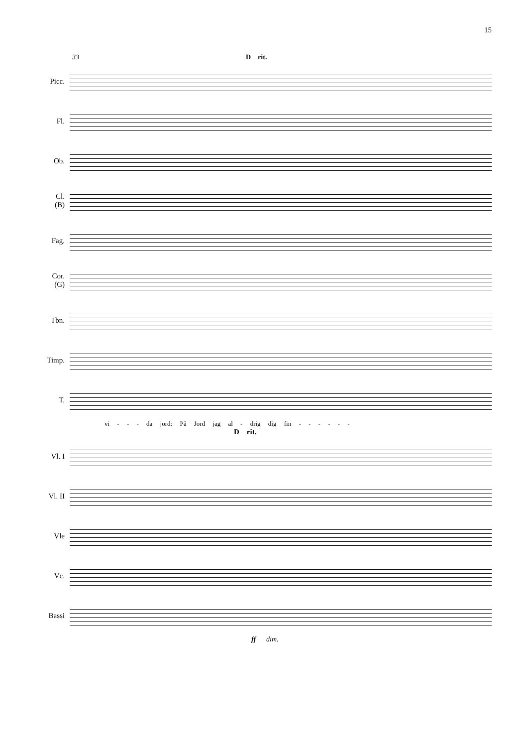15
33 D rit.
Picc.
Fl.
Ob.
Cl.
(B)
Fag.
Cor.
(G)
Tbn.
Timp.
T.
vi - - - da jord: På Jord jag al - drig dig fin - - - - - -
D rit.
Vl. I
Vl. II
Vle
Vc.
Bassi
ff dim.